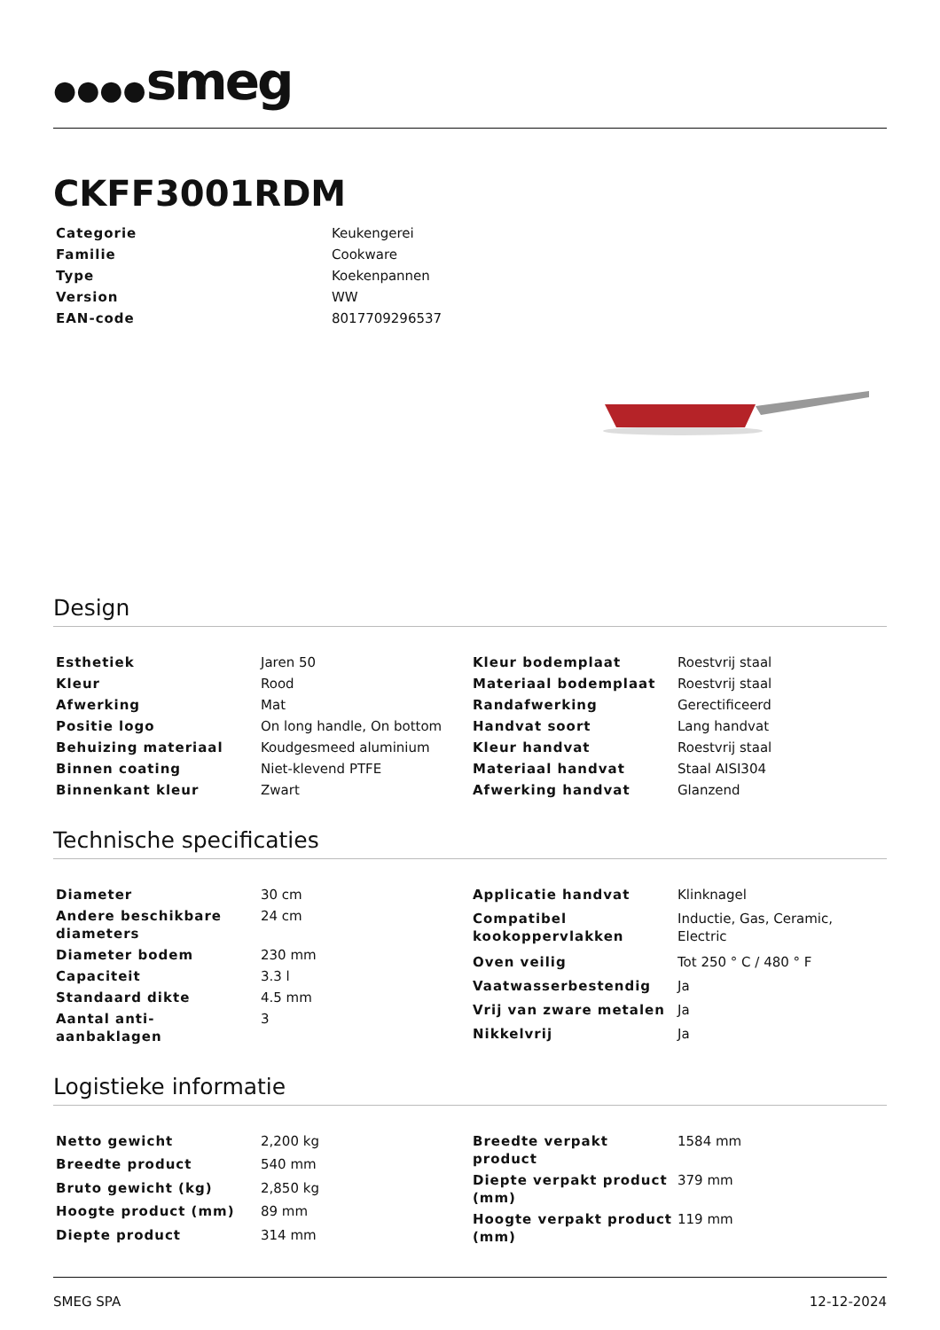●●●●smeg
CKFF3001RDM
| Categorie | Keukengerei |
| Familie | Cookware |
| Type | Koekenpannen |
| Version | WW |
| EAN-code | 8017709296537 |
Design
| Esthetiek | Jaren 50 |
| Kleur | Rood |
| Afwerking | Mat |
| Positie logo | On long handle, On bottom |
| Behuizing materiaal | Koudgesmeed aluminium |
| Binnen coating | Niet-klevend PTFE |
| Binnenkant kleur | Zwart |
| Kleur bodemplaat | Roestvrij staal |
| Materiaal bodemplaat | Roestvrij staal |
| Randafwerking | Gerectificeerd |
| Handvat soort | Lang handvat |
| Kleur handvat | Roestvrij staal |
| Materiaal handvat | Staal AISI304 |
| Afwerking handvat | Glanzend |
Technische specificaties
| Diameter | 30 cm |
| Andere beschikbare diameters | 24 cm |
| Diameter bodem | 230 mm |
| Capaciteit | 3.3 l |
| Standaard dikte | 4.5 mm |
| Aantal anti-aanbaklagen | 3 |
| Applicatie handvat | Klinknagel |
| Compatibel kookoppervlakken | Inductie, Gas, Ceramic, Electric |
| Oven veilig | Tot 250 ° C / 480 ° F |
| Vaatwasserbestendig | Ja |
| Vrij van zware metalen | Ja |
| Nikkelvrij | Ja |
Logistieke informatie
| Netto gewicht | 2,200 kg |
| Breedte product | 540 mm |
| Bruto gewicht (kg) | 2,850 kg |
| Hoogte product (mm) | 89 mm |
| Diepte product | 314 mm |
| Breedte verpakt product | 1584 mm |
| Diepte verpakt product (mm) | 379 mm |
| Hoogte verpakt product (mm) | 119 mm |
SMEG SPA 12-12-2024